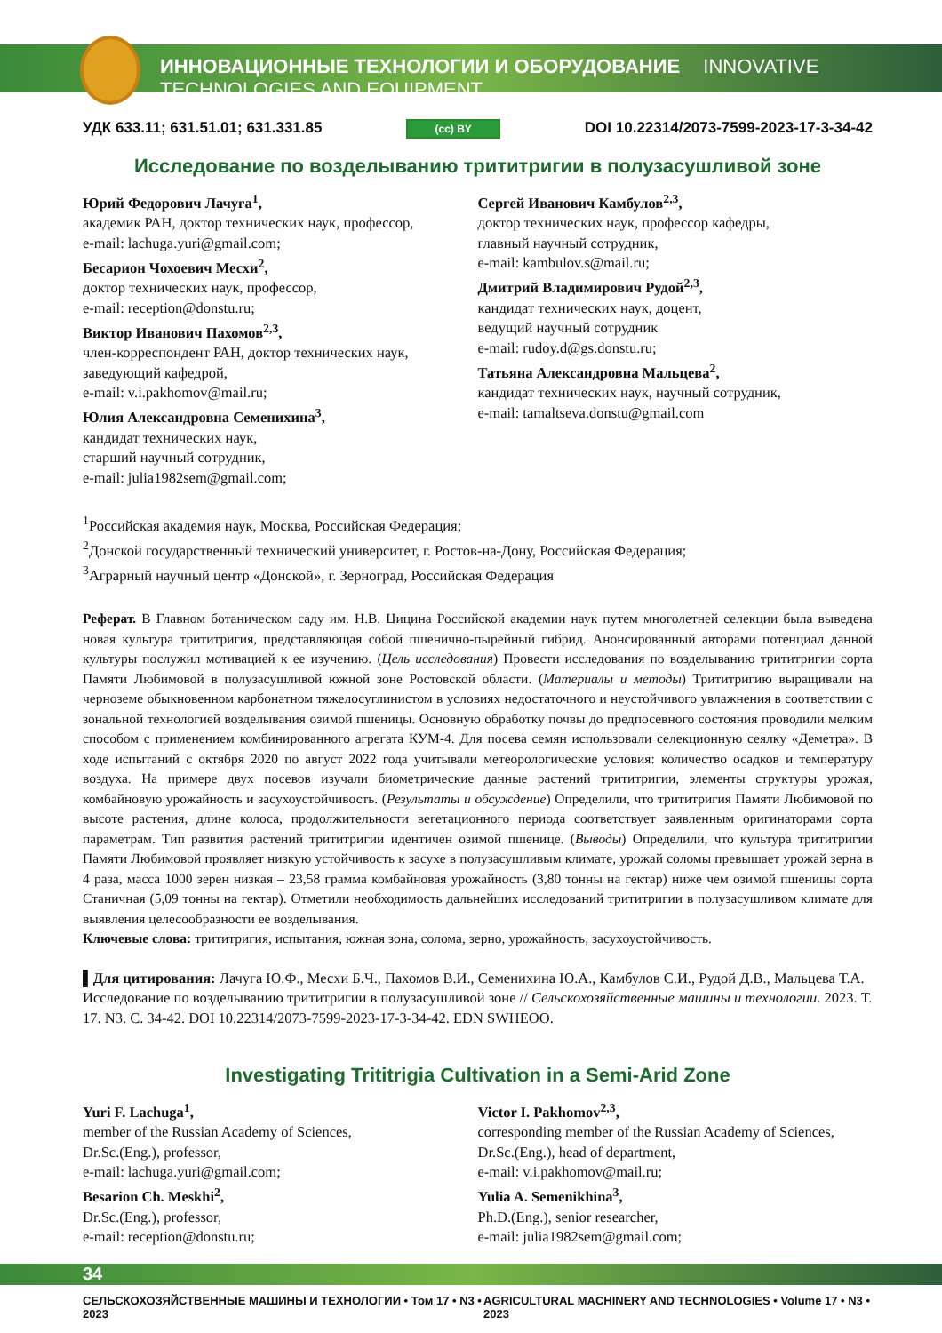ИННОВАЦИОННЫЕ ТЕХНОЛОГИИ И ОБОРУДОВАНИЕ INNOVATIVE TECHNOLOGIES AND EQUIPMENT
УДК 633.11; 631.51.01; 631.331.85
(cc) BY
DOI 10.22314/2073-7599-2023-17-3-34-42
Исследование по возделыванию трититригии в полузасушливой зоне
Юрий Федорович Лачуга<sup>1</sup>,
академик РАН, доктор технических наук, профессор,
e-mail: lachuga.yuri@gmail.com;
Бесарион Чохоевич Месхи<sup>2</sup>,
доктор технических наук, профессор,
e-mail: reception@donstu.ru;
Виктор Иванович Пахомов<sup>2,3</sup>,
член-корреспондент РАН, доктор технических наук,
заведующий кафедрой,
e-mail: v.i.pakhomov@mail.ru;
Юлия Александровна Семенихина<sup>3</sup>,
кандидат технических наук,
старший научный сотрудник,
e-mail: julia1982sem@gmail.com;
Сергей Иванович Камбулов<sup>2,3</sup>,
доктор технических наук, профессор кафедры,
главный научный сотрудник,
e-mail: kambulov.s@mail.ru;
Дмитрий Владимирович Рудой<sup>2,3</sup>,
кандидат технических наук, доцент,
ведущий научный сотрудник
e-mail: rudoy.d@gs.donstu.ru;
Татьяна Александровна Мальцева<sup>2</sup>,
кандидат технических наук, научный сотрудник,
e-mail: tamaltseva.donstu@gmail.com
<sup>1</sup> Российская академия наук, Москва, Российская Федерация;
<sup>2</sup> Донской государственный технический университет, г. Ростов-на-Дону, Российская Федерация;
<sup>3</sup> Аграрный научный центр «Донской», г. Зерноград, Российская Федерация
Реферат. В Главном ботаническом саду им. Н.В. Цицина Российской академии наук путем многолетней селекции была выведена новая культура трититригия, представляющая собой пшенично-пырейный гибрид. Анонсированный авторами потенциал данной культуры послужил мотивацией к ее изучению. (Цель исследования) Провести исследования по возделыванию трититригии сорта Памяти Любимовой в полузасушливой южной зоне Ростовской области. (Материалы и методы) Трититригию выращивали на черноземе обыкновенном карбонатном тяжелосуглинистом в условиях недостаточного и неустойчивого увлажнения в соответствии с зональной технологией возделывания озимой пшеницы. Основную обработку почвы до предпосевного состояния проводили мелким способом с применением комбинированного агрегата КУМ-4. Для посева семян использовали селекционную сеялку «Деметра». В ходе испытаний с октября 2020 по август 2022 года учитывали метеорологические условия: количество осадков и температуру воздуха. На примере двух посевов изучали биометрические данные растений трититригии, элементы структуры урожая, комбайновую урожайность и засухоустойчивость. (Результаты и обсуждение) Определили, что трититригия Памяти Любимовой по высоте растения, длине колоса, продолжительности вегетационного периода соответствует заявленным оригинаторами сорта параметрам. Тип развития растений трититригии идентичен озимой пшенице. (Выводы) Определили, что культура трититригии Памяти Любимовой проявляет низкую устойчивость к засухе в полузасушливым климате, урожай соломы превышает урожай зерна в 4 раза, масса 1000 зерен низкая – 23,58 грамма комбайновая урожайность (3,80 тонны на гектар) ниже чем озимой пшеницы сорта Станичная (5,09 тонны на гектар). Отметили необходимость дальнейших исследований трититригии в полузасушливом климате для выявления целесообразности ее возделывания.
Ключевые слова: трититригия, испытания, южная зона, солома, зерно, урожайность, засухоустойчивость.
▌Для цитирования: Лачуга Ю.Ф., Месхи Б.Ч., Пахомов В.И., Семенихина Ю.А., Камбулов С.И., Рудой Д.В., Мальцева Т.А. Исследование по возделыванию трититригии в полузасушливой зоне // Сельскохозяйственные машины и технологии. 2023. Т. 17. N3. С. 34-42. DOI 10.22314/2073-7599-2023-17-3-34-42. EDN SWHEOO.
Investigating Trititrigia Cultivation in a Semi-Arid Zone
Yuri F. Lachuga<sup>1</sup>,
member of the Russian Academy of Sciences,
Dr.Sc.(Eng.), professor,
e-mail: lachuga.yuri@gmail.com;
Besarion Ch. Meskhi<sup>2</sup>,
Dr.Sc.(Eng.), professor,
e-mail: reception@donstu.ru;
Victor I. Pakhomov<sup>2,3</sup>,
corresponding member of the Russian Academy of Sciences,
Dr.Sc.(Eng.), head of department,
e-mail: v.i.pakhomov@mail.ru;
Yulia A. Semenikhina<sup>3</sup>,
Ph.D.(Eng.), senior researcher,
e-mail: julia1982sem@gmail.com;
34
СЕЛЬСКОХОЗЯЙСТВЕННЫЕ МАШИНЫ И ТЕХНОЛОГИИ • Том 17 • N3 • 2023
AGRICULTURAL MACHINERY AND TECHNOLOGIES • Volume 17 • N3 • 2023